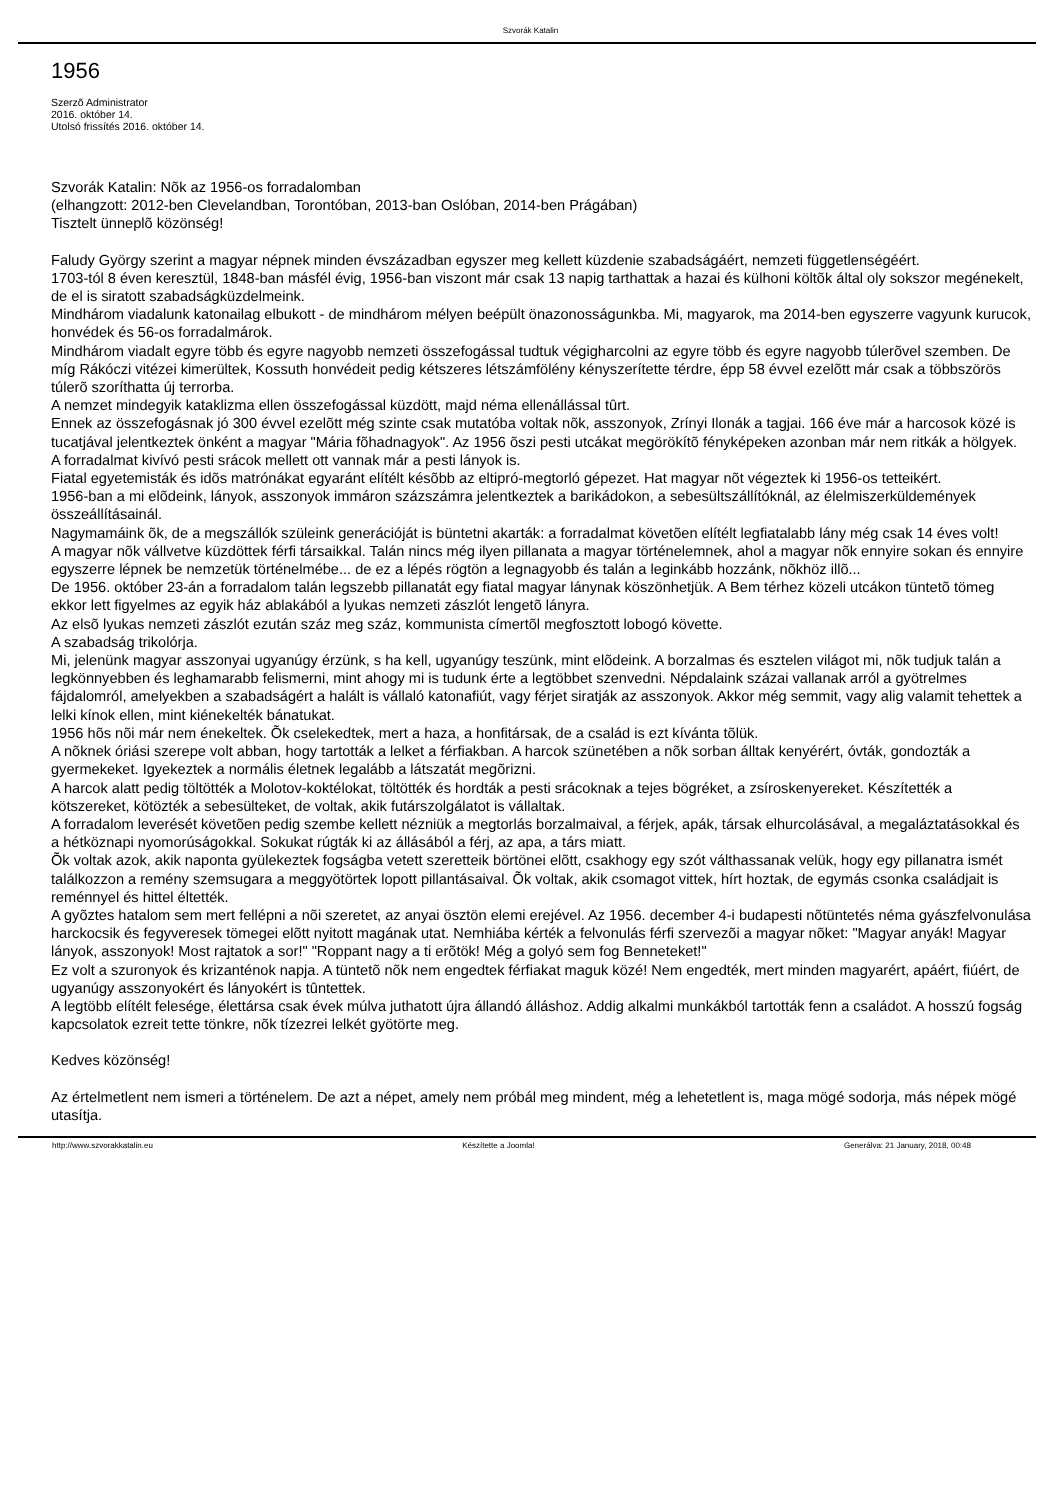Szvorák Katalin
1956
Szerzõ Administrator
2016. október 14.
Utolsó frissítés 2016. október 14.
Szvorák Katalin: Nõk az 1956-os forradalomban
(elhangzott: 2012-ben Clevelandban, Torontóban, 2013-ban Oslóban, 2014-ben Prágában)
Tisztelt ünneplõ közönség!
Faludy György szerint a magyar népnek minden évszázadban egyszer meg kellett küzdenie szabadságáért, nemzeti függetlenségéért.
1703-tól 8 éven keresztül, 1848-ban másfél évig, 1956-ban viszont már csak 13 napig tarthattak a hazai és külhoni költõk által oly sokszor megénekelt, de el is siratott szabadságküzdelmeink.
Mindhárom viadalunk katonailag elbukott - de mindhárom mélyen beépült önazonosságunkba. Mi, magyarok, ma 2014-ben egyszerre vagyunk kurucok, honvédek és 56-os forradalmárok.
Mindhárom viadalt egyre több és egyre nagyobb nemzeti összefogással tudtuk végigharcolni az egyre több és egyre nagyobb túlerõvel szemben. De míg Rákóczi vitézei kimerültek, Kossuth honvédeit pedig kétszeres létszámfölény kényszerítette térdre, épp 58 évvel ezelõtt már csak a többszörös túlerõ szoríthatta új terrorba.
A nemzet mindegyik kataklizma ellen összefogással küzdött, majd néma ellenállással tûrt.
Ennek az összefogásnak jó 300 évvel ezelõtt még szinte csak mutatóba voltak nõk, asszonyok, Zrínyi Ilonák a tagjai. 166 éve már a harcosok közé is tucatjával jelentkeztek önként a magyar "Mária fõhadnagyok". Az 1956 õszi pesti utcákat megörökítõ fényképeken azonban már nem ritkák a hölgyek.
A forradalmat kivívó pesti srácok mellett ott vannak már a pesti lányok is.
Fiatal egyetemisták és idõs matrónákat egyaránt elítélt késõbb az eltipró-megtorló gépezet. Hat magyar nõt végeztek ki 1956-os tetteikért.
1956-ban a mi elõdeink, lányok, asszonyok immáron százszámra jelentkeztek a barikádokon, a sebesültszállítóknál, az élelmiszerküldemények összeállításainál.
Nagymamáink õk, de a megszállók szüleink generációját is büntetni akarták: a forradalmat követõen elítélt legfiatalabb lány még csak 14 éves volt!
A magyar nõk vállvetve küzdöttek férfi társaikkal. Talán nincs még ilyen pillanata a magyar történelemnek, ahol a magyar nõk ennyire sokan és ennyire egyszerre lépnek be nemzetük történelmébe... de ez a lépés rögtön a legnagyobb és talán a leginkább hozzánk, nõkhöz illõ...
De 1956. október 23-án a forradalom talán legszebb pillanatát egy fiatal magyar lánynak köszönhetjük. A Bem térhez közeli utcákon tüntetõ tömeg ekkor lett figyelmes az egyik ház ablakából a lyukas nemzeti zászlót lengetõ lányra.
Az elsõ lyukas nemzeti zászlót ezután száz meg száz, kommunista címertõl megfosztott lobogó követte.
A szabadság trikolórja.
Mi, jelenünk magyar asszonyai ugyanúgy érzünk, s ha kell, ugyanúgy teszünk, mint elõdeink. A borzalmas és esztelen világot mi, nõk tudjuk talán a legkönnyebben és leghamarabb felismerni, mint ahogy mi is tudunk érte a legtöbbet szenvedni. Népdalaink százai vallanak arról a gyötrelmes fájdalomról, amelyekben a szabadságért a halált is vállaló katonafiút, vagy férjet siratják az asszonyok. Akkor még semmit, vagy alig valamit tehettek a lelki kínok ellen, mint kiénekelték bánatukat.
1956 hõs nõi már nem énekeltek. Õk cselekedtek, mert a haza, a honfitársak, de a család is ezt kívánta tõlük.
A nõknek óriási szerepe volt abban, hogy tartották a lelket a férfiakban. A harcok szünetében a nõk sorban álltak kenyérért, óvták, gondozták a gyermekeket. Igyekeztek a normális életnek legalább a látszatát megõrizni.
A harcok alatt pedig töltötték a Molotov-koktélokat, töltötték és hordták a pesti srácoknak a tejes bögréket, a zsíroskenyereket. Készítették a kötszereket, kötözték a sebesülteket, de voltak, akik futárszolgálatot is vállaltak.
A forradalom leverését követõen pedig szembe kellett nézniük a megtorlás borzalmaival, a férjek, apák, társak elhurcolásával, a megaláztatásokkal és a hétköznapi nyomorúságokkal. Sokukat rúgták ki az állásából a férj, az apa, a társ miatt.
Õk voltak azok, akik naponta gyülekeztek fogságba vetett szeretteik börtönei elõtt, csakhogy egy szót válthassanak velük, hogy egy pillanatra ismét találkozzon a remény szemsugara a meggyötörtek lopott pillantásaival. Õk voltak, akik csomagot vittek, hírt hoztak, de egymás csonka családjait is reménnyel és hittel éltették.
A gyõztes hatalom sem mert fellépni a nõi szeretet, az anyai ösztön elemi erejével. Az 1956. december 4-i budapesti nõtüntetés néma gyászfelvonulása harckocsik és fegyveresek tömegei elõtt nyitott magának utat. Nemhiába kérték a felvonulás férfi szervezõi a magyar nõket: "Magyar anyák! Magyar lányok, asszonyok! Most rajtatok a sor!" "Roppant nagy a ti erõtök! Még a golyó sem fog Benneteket!"
Ez volt a szuronyok és krizanténok napja. A tüntetõ nõk nem engedtek férfiakat maguk közé! Nem engedték, mert minden magyarért, apáért, fiúért, de ugyanúgy asszonyokért és lányokért is tûntettek.
A legtöbb elítélt felesége, élettársa csak évek múlva juthatott újra állandó álláshoz. Addig alkalmi munkákból tartották fenn a családot. A hosszú fogság kapcsolatok ezreit tette tönkre, nõk tízezrei lelkét gyötörte meg.
Kedves közönség!
Az értelmetlent nem ismeri a történelem. De azt a népet, amely nem próbál meg mindent, még a lehetetlent is, maga mögé sodorja, más népek mögé utasítja.
http://www.szvorakkatalin.eu Készítette a Joomla! Generálva: 21 January, 2018, 00:48